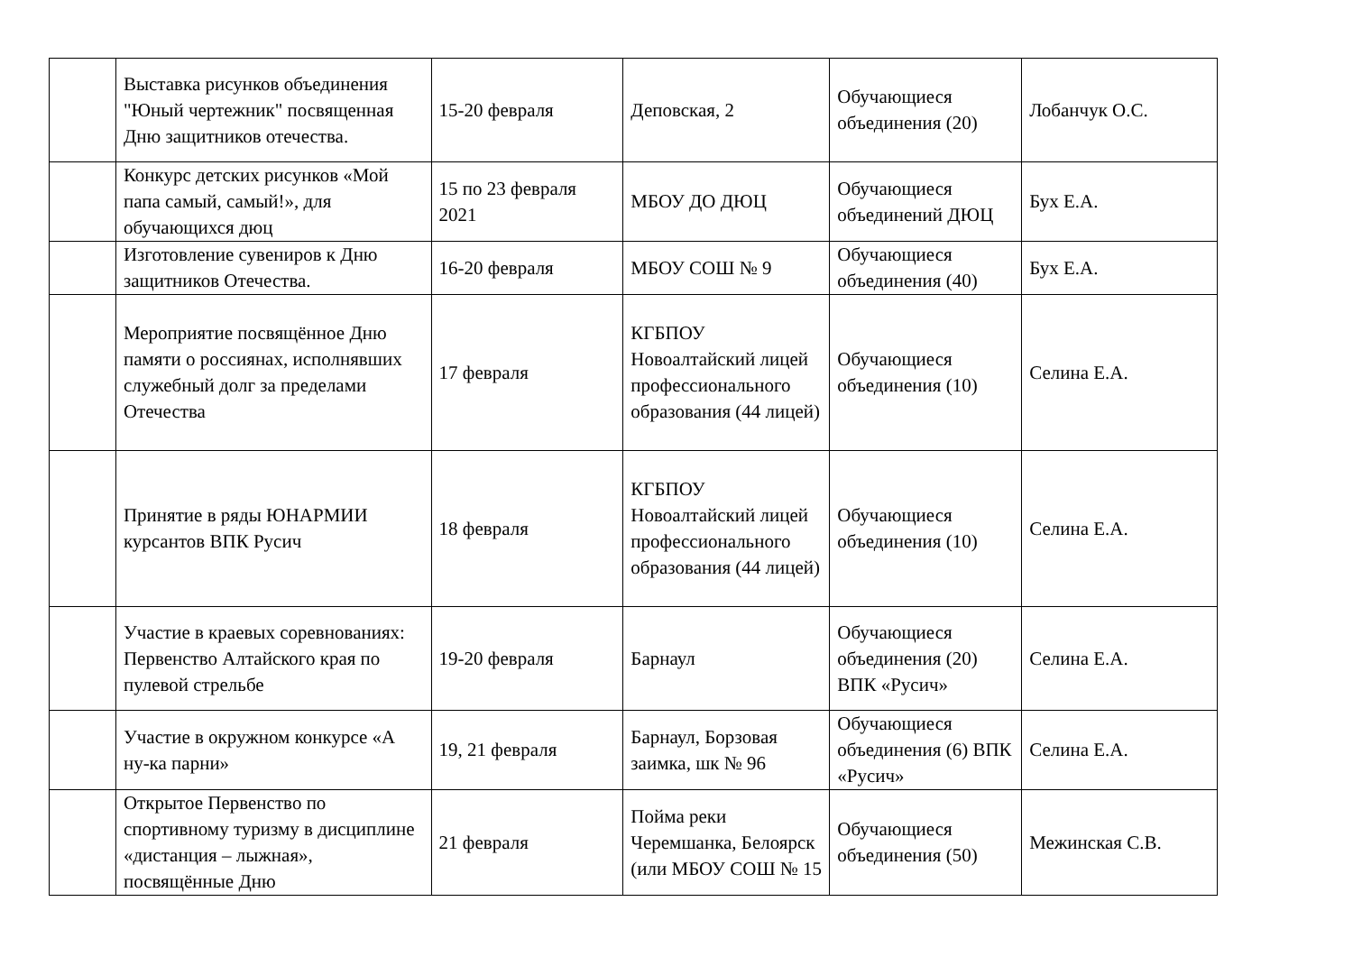| | Выставка рисунков объединения "Юный чертежник" посвященная Дню защитников отечества. | 15-20 февраля | Деповская, 2 | Обучающиеся объединения (20) | Лобанчук О.С. |
| | Конкурс детских рисунков «Мой папа самый, самый!», для обучающихся дюц | 15 по 23 февраля 2021 | МБОУ ДО ДЮЦ | Обучающиеся объединений ДЮЦ | Бух Е.А. |
| | Изготовление сувениров к Дню защитников Отечества. | 16-20 февраля | МБОУ СОШ № 9 | Обучающиеся объединения (40) | Бух Е.А. |
| | Мероприятие посвящённое Дню памяти о россиянах, исполнявших служебный долг за пределами Отечества | 17 февраля | КГБПОУ Новоалтайский лицей профессионального образования (44 лицей) | Обучающиеся объединения (10) | Селина Е.А. |
| | Принятие в ряды ЮНАРМИИ курсантов ВПК Русич | 18 февраля | КГБПОУ Новоалтайский лицей профессионального образования (44 лицей) | Обучающиеся объединения (10) | Селина Е.А. |
| | Участие в краевых соревнованиях: Первенство Алтайского края по пулевой стрельбе | 19-20 февраля | Барнаул | Обучающиеся объединения (20) ВПК «Русич» | Селина Е.А. |
| | Участие в окружном конкурсе «А ну-ка парни» | 19, 21 февраля | Барнаул, Борзовая заимка, шк № 96 | Обучающиеся объединения (6) ВПК «Русич» | Селина Е.А. |
| | Открытое Первенство по спортивному туризму в дисциплине «дистанция – лыжная», посвящённые Дню | 21 февраля | Пойма реки Черемшанка, Белоярск (или МБОУ СОШ № 15 | Обучающиеся объединения (50) | Межинская С.В. |